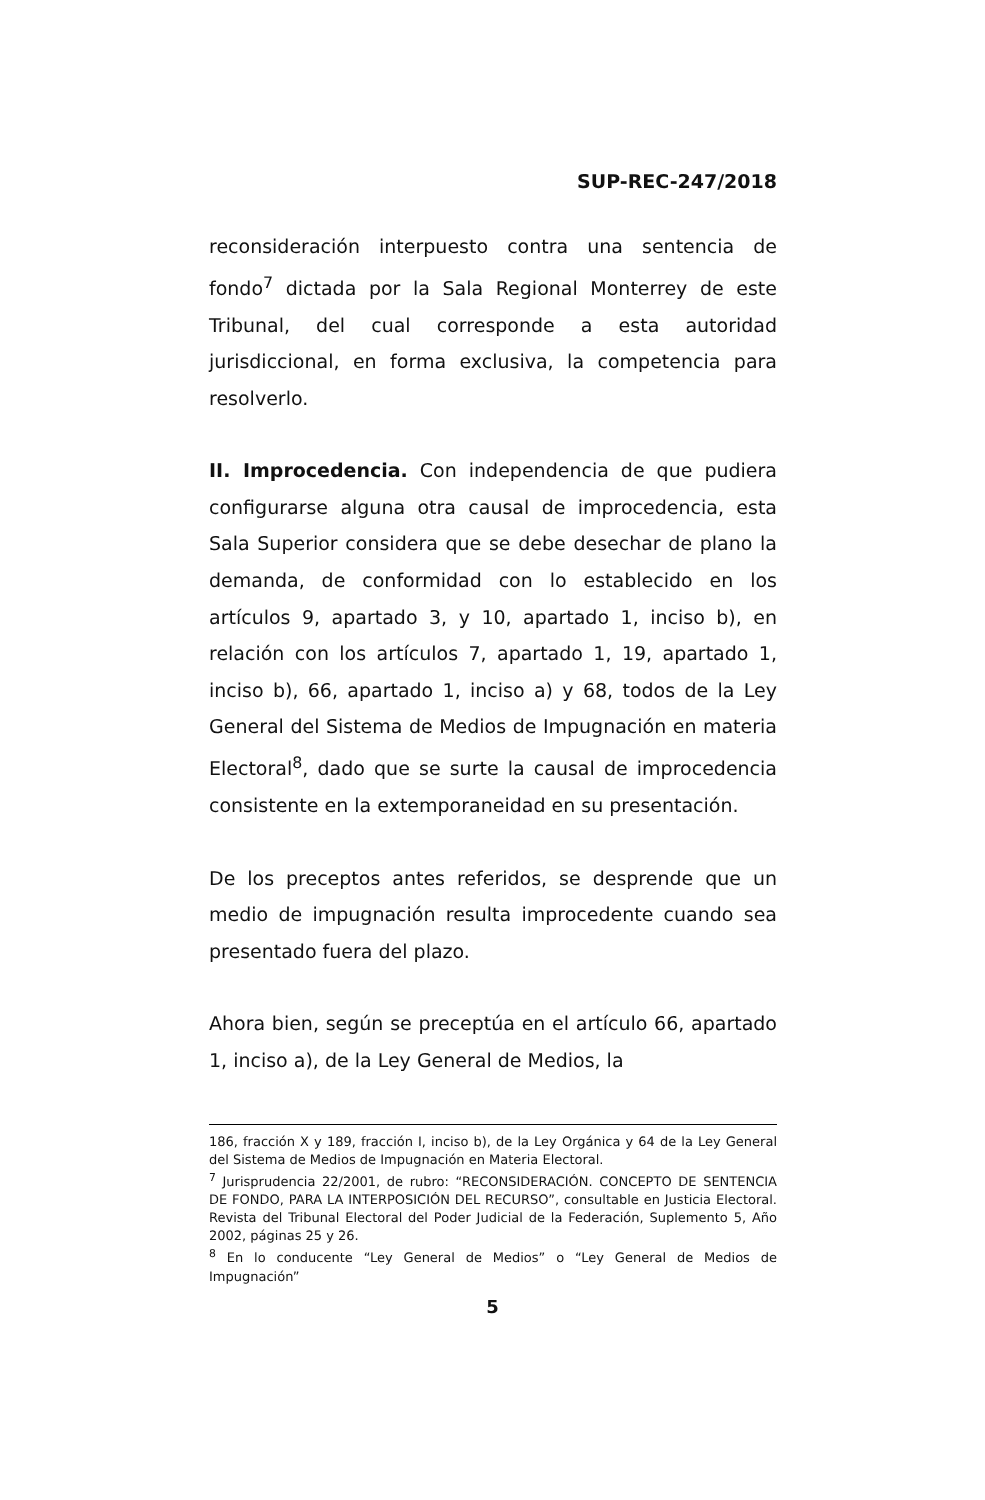SUP-REC-247/2018
reconsideración interpuesto contra una sentencia de fondo<sup>7</sup> dictada por la Sala Regional Monterrey de este Tribunal, del cual corresponde a esta autoridad jurisdiccional, en forma exclusiva, la competencia para resolverlo.
II. Improcedencia. Con independencia de que pudiera configurarse alguna otra causal de improcedencia, esta Sala Superior considera que se debe desechar de plano la demanda, de conformidad con lo establecido en los artículos 9, apartado 3, y 10, apartado 1, inciso b), en relación con los artículos 7, apartado 1, 19, apartado 1, inciso b), 66, apartado 1, inciso a) y 68, todos de la Ley General del Sistema de Medios de Impugnación en materia Electoral<sup>8</sup>, dado que se surte la causal de improcedencia consistente en la extemporaneidad en su presentación.
De los preceptos antes referidos, se desprende que un medio de impugnación resulta improcedente cuando sea presentado fuera del plazo.
Ahora bien, según se preceptúa en el artículo 66, apartado 1, inciso a), de la Ley General de Medios, la
186, fracción X y 189, fracción I, inciso b), de la Ley Orgánica y 64 de la Ley General del Sistema de Medios de Impugnación en Materia Electoral.
<sup>7</sup> Jurisprudencia 22/2001, de rubro: “RECONSIDERACIÓN. CONCEPTO DE SENTENCIA DE FONDO, PARA LA INTERPOSICIÓN DEL RECURSO”, consultable en Justicia Electoral. Revista del Tribunal Electoral del Poder Judicial de la Federación, Suplemento 5, Año 2002, páginas 25 y 26.
<sup>8</sup> En lo conducente “Ley General de Medios” o “Ley General de Medios de Impugnación”
5